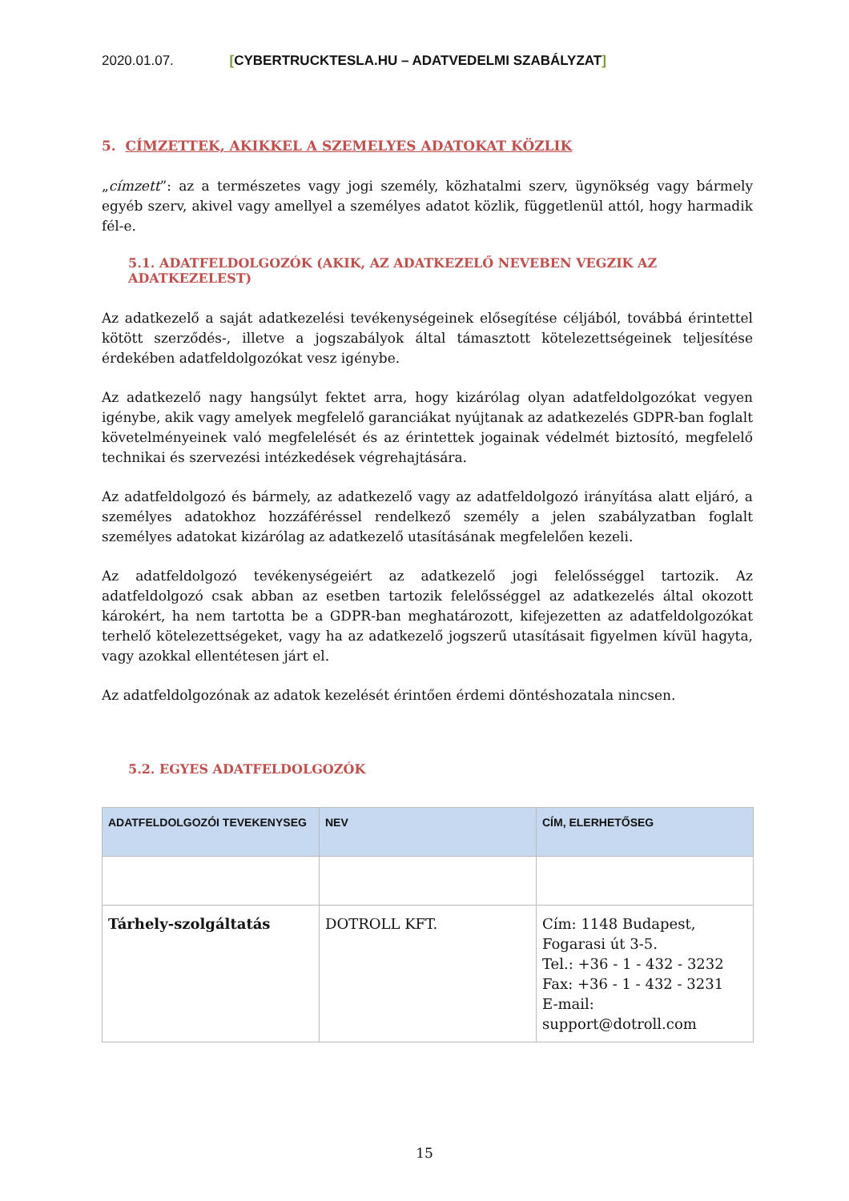2020.01.07. [CYBERTRUCKTESLA.HU – ADATVEDELMI SZABÁLYZAT]
5. CÍMZETTEK, AKIKKEL A SZEMELYES ADATOKAT KÖZLIK
„címzett”: az a természetes vagy jogi személy, közhatalmi szerv, ügynökség vagy bármely egyéb szerv, akivel vagy amellyel a személyes adatot közlik, függetlenül attól, hogy harmadik fél-e.
5.1. ADATFELDOLGOZÓK (AKIK, AZ ADATKEZELŐ NEVEBEN VEGZIK AZ ADATKEZELEST)
Az adatkezelő a saját adatkezelési tevékenységeinek elősegítése céljából, továbbá érintettel kötött szerződés-, illetve a jogszabályok által támasztott kötelezettségeinek teljesítése érdekében adatfeldolgozókat vesz igénybe.
Az adatkezelő nagy hangsúlyt fektet arra, hogy kizárólag olyan adatfeldolgozókat vegyen igénybe, akik vagy amelyek megfelelő garanciákat nyújtanak az adatkezelés GDPR-ban foglalt követelményeinek való megfelelését és az érintettek jogainak védelmét biztosító, megfelelő technikai és szervezési intézkedések végrehajtására.
Az adatfeldolgozó és bármely, az adatkezelő vagy az adatfeldolgozó irányítása alatt eljáró, a személyes adatokhoz hozzáféréssel rendelkező személy a jelen szabályzatban foglalt személyes adatokat kizárólag az adatkezelő utasításának megfelelően kezeli.
Az adatfeldolgozó tevékenységeiért az adatkezelő jogi felelősséggel tartozik. Az adatfeldolgozó csak abban az esetben tartozik felelősséggel az adatkezelés által okozott károkért, ha nem tartotta be a GDPR-ban meghatározott, kifejezetten az adatfeldolgozókat terhelő kötelezettségeket, vagy ha az adatkezelő jogszerű utasításait figyelmen kívül hagyta, vagy azokkal ellentétesen járt el.
Az adatfeldolgozónak az adatok kezelését érintően érdemi döntéshozatala nincsen.
5.2. EGYES ADATFELDOLGOZÓK
| ADATFELDOLGOZÓI TEVEKENYSEG | NEV | CÍM, ELERHETŐSEG |
| --- | --- | --- |
| Tárhely-szolgáltatás | DOTROLL KFT. | Cím: 1148 Budapest, Fogarasi út 3-5. Tel.: +36 - 1 - 432 - 3232 Fax: +36 - 1 - 432 - 3231 E-mail: support@dotroll.com |
15